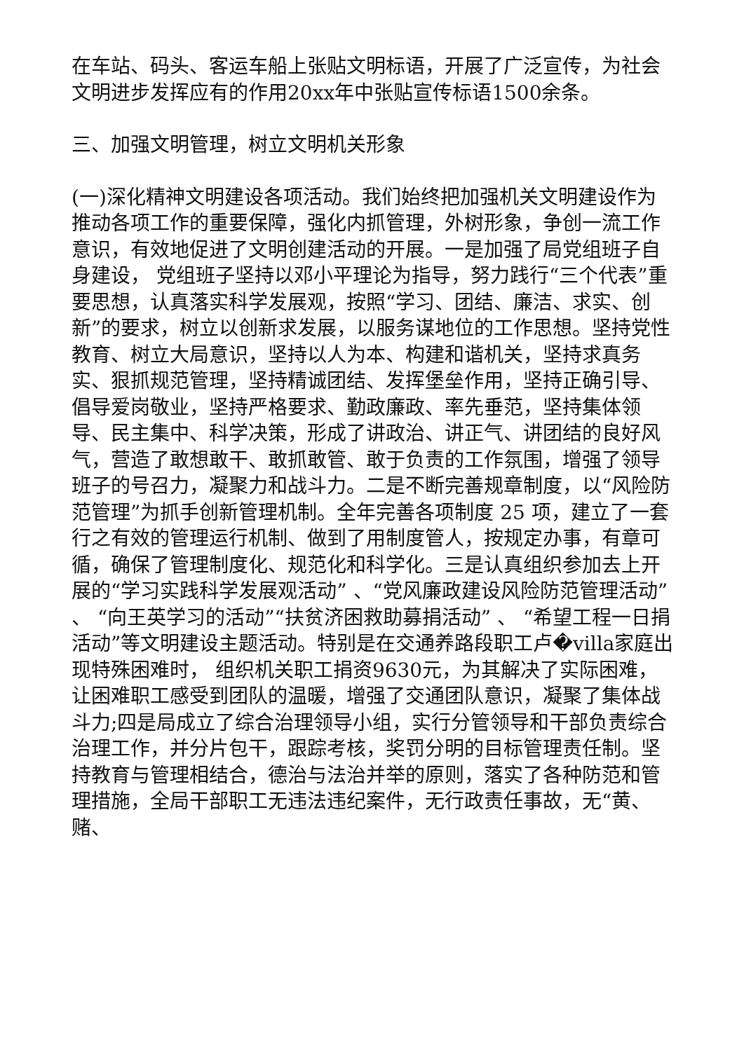在车站、码头、客运车船上张贴文明标语，开展了广泛宣传，为社会文明进步发挥应有的作用20xx年中张贴宣传标语1500余条。
三、加强文明管理，树立文明机关形象
(一)深化精神文明建设各项活动。我们始终把加强机关文明建设作为推动各项工作的重要保障，强化内抓管理，外树形象，争创一流工作意识，有效地促进了文明创建活动的开展。一是加强了局党组班子自身建设， 党组班子坚持以邓小平理论为指导，努力践行“三个代表”重要思想，认真落实科学发展观，按照“学习、团结、廉洁、求实、创新”的要求，树立以创新求发展，以服务谋地位的工作思想。坚持党性教育、树立大局意识，坚持以人为本、构建和谐机关，坚持求真务实、狠抓规范管理，坚持精诚团结、发挥堡垒作用，坚持正确引导、倡导爱岗敬业，坚持严格要求、勤政廉政、率先垂范，坚持集体领导、民主集中、科学决策，形成了讲政治、讲正气、讲团结的良好风气，营造了敢想敢干、敢抓敢管、敢于负责的工作氛围，增强了领导班子的号召力，凝聚力和战斗力。二是不断完善规章制度，以“风险防范管理”为抓手创新管理机制。全年完善各项制度 25 项，建立了一套行之有效的管理运行机制、做到了用制度管人，按规定办事，有章可循，确保了管理制度化、规范化和科学化。三是认真组织参加去上开展的“学习实践科学发展观活动” 、“党风廉政建设风险防范管理活动” 、 “向王英学习的活动”“扶贫济困救助募捐活动” 、 “希望工程一日捐活动”等文明建设主题活动。特别是在交通养路段职工卢�villa家庭出现特殊困难时， 组织机关职工捐资9630元，为其解决了实际困难，让困难职工感受到团队的温暖，增强了交通团队意识，凝聚了集体战斗力;四是局成立了综合治理领导小组，实行分管领导和干部负责综合治理工作，并分片包干，跟踪考核，奖罚分明的目标管理责任制。坚持教育与管理相结合，德治与法治并举的原则，落实了各种防范和管理措施，全局干部职工无违法违纪案件，无行政责任事故，无“黄、赌、